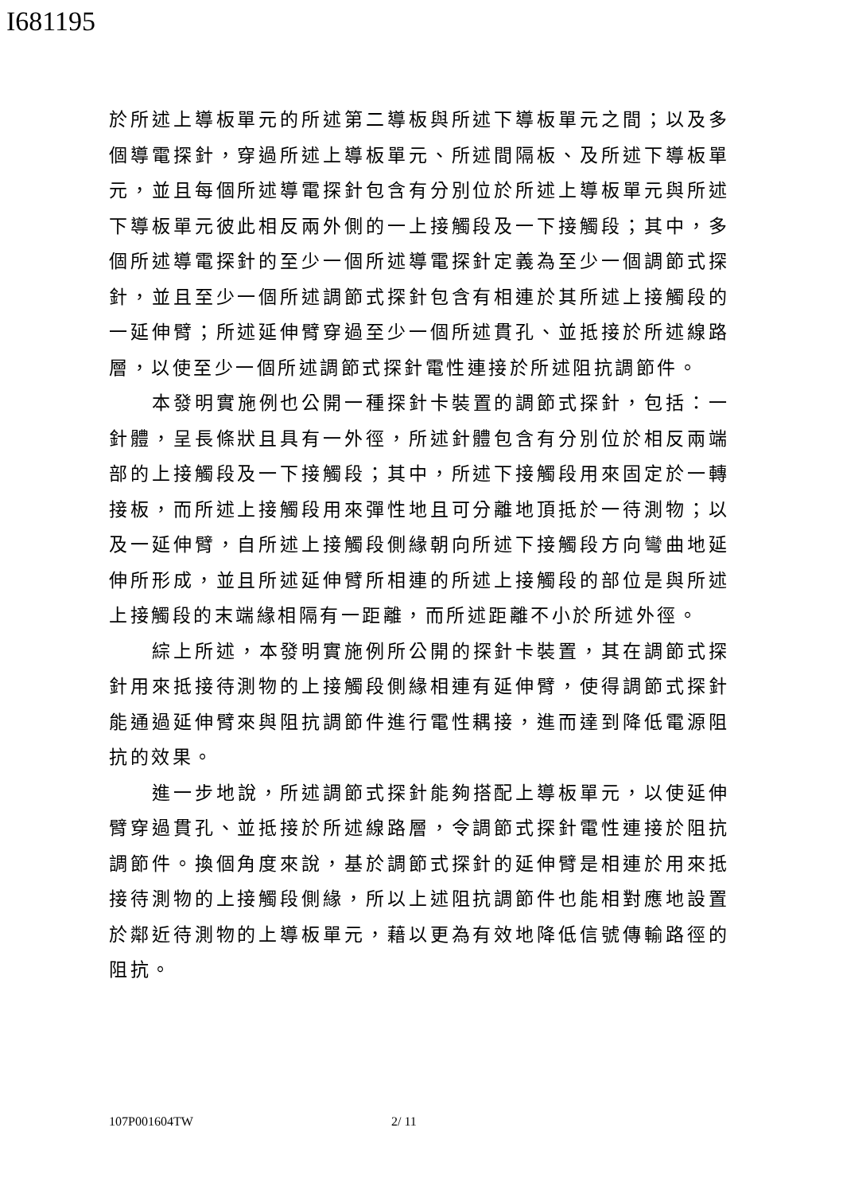I681195
於所述上導板單元的所述第二導板與所述下導板單元之間；以及多個導電探針，穿過所述上導板單元、所述間隔板、及所述下導板單元，並且每個所述導電探針包含有分別位於所述上導板單元與所述下導板單元彼此相反兩外側的一上接觸段及一下接觸段；其中，多個所述導電探針的至少一個所述導電探針定義為至少一個調節式探針，並且至少一個所述調節式探針包含有相連於其所述上接觸段的一延伸臂；所述延伸臂穿過至少一個所述貫孔、並抵接於所述線路層，以使至少一個所述調節式探針電性連接於所述阻抗調節件。
本發明實施例也公開一種探針卡裝置的調節式探針，包括：一針體，呈長條狀且具有一外徑，所述針體包含有分別位於相反兩端部的上接觸段及一下接觸段；其中，所述下接觸段用來固定於一轉接板，而所述上接觸段用來彈性地且可分離地頂抵於一待測物；以及一延伸臂，自所述上接觸段側緣朝向所述下接觸段方向彎曲地延伸所形成，並且所述延伸臂所相連的所述上接觸段的部位是與所述上接觸段的末端緣相隔有一距離，而所述距離不小於所述外徑。
綜上所述，本發明實施例所公開的探針卡裝置，其在調節式探針用來抵接待測物的上接觸段側緣相連有延伸臂，使得調節式探針能通過延伸臂來與阻抗調節件進行電性耦接，進而達到降低電源阻抗的效果。
進一步地說，所述調節式探針能夠搭配上導板單元，以使延伸臂穿過貫孔、並抵接於所述線路層，令調節式探針電性連接於阻抗調節件。換個角度來說，基於調節式探針的延伸臂是相連於用來抵接待測物的上接觸段側緣，所以上述阻抗調節件也能相對應地設置於鄰近待測物的上導板單元，藉以更為有效地降低信號傳輸路徑的阻抗。
107P001604TW 2/ 11